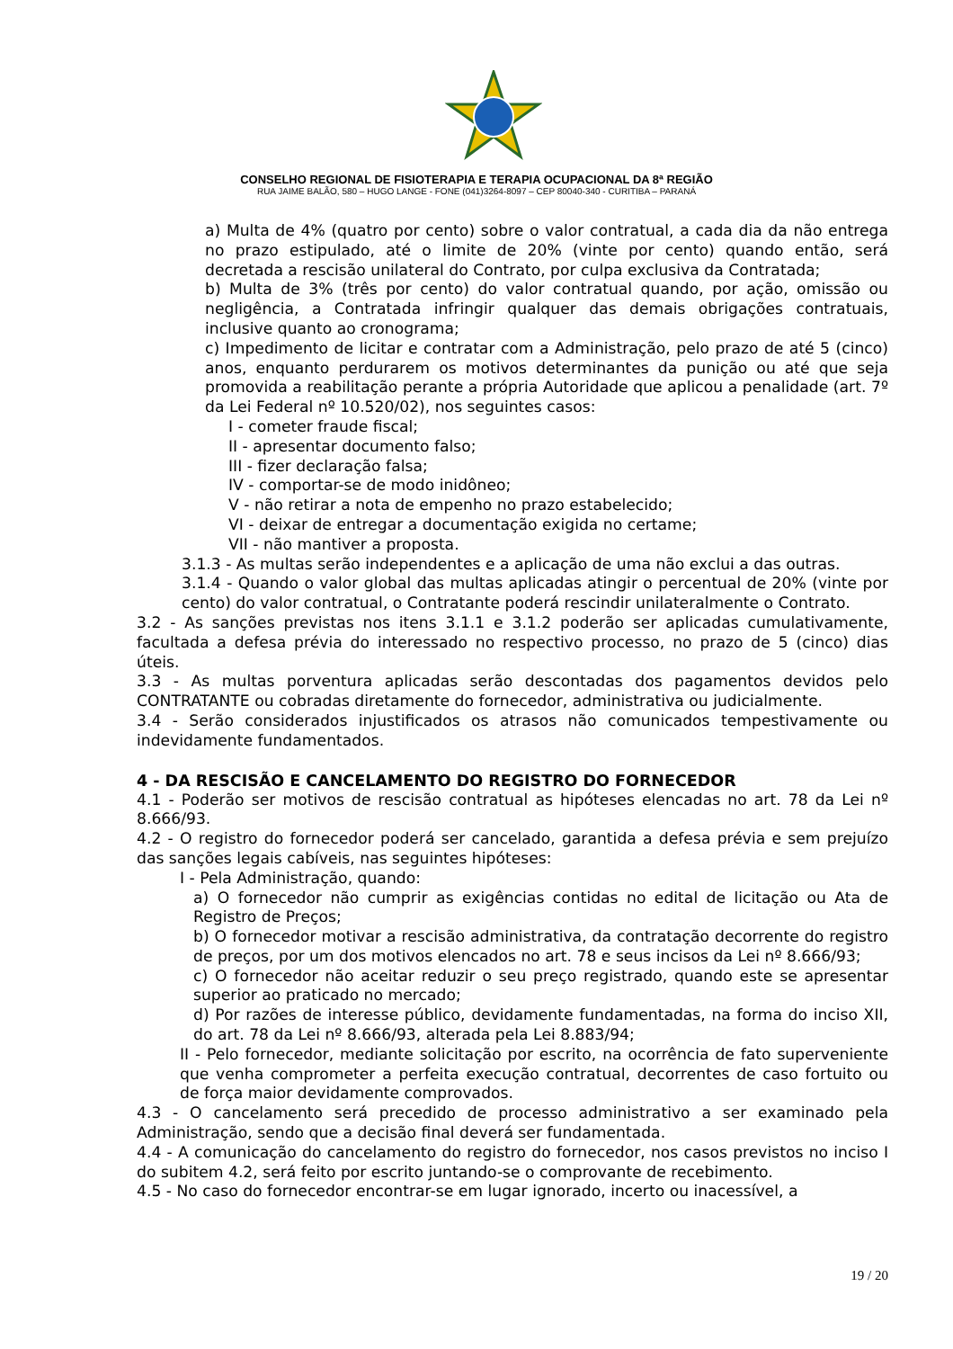CONSELHO REGIONAL DE FISIOTERAPIA E TERAPIA OCUPACIONAL DA 8ª REGIÃO
RUA JAIME BALÃO, 580 – HUGO LANGE - FONE (041)3264-8097 – CEP 80040-340 - CURITIBA – PARANÁ
a) Multa de 4% (quatro por cento) sobre o valor contratual, a cada dia da não entrega no prazo estipulado, até o limite de 20% (vinte por cento) quando então, será decretada a rescisão unilateral do Contrato, por culpa exclusiva da Contratada;
b) Multa de 3% (três por cento) do valor contratual quando, por ação, omissão ou negligência, a Contratada infringir qualquer das demais obrigações contratuais, inclusive quanto ao cronograma;
c) Impedimento de licitar e contratar com a Administração, pelo prazo de até 5 (cinco) anos, enquanto perdurarem os motivos determinantes da punição ou até que seja promovida a reabilitação perante a própria Autoridade que aplicou a penalidade (art. 7º da Lei Federal nº 10.520/02), nos seguintes casos:
I - cometer fraude fiscal;
II - apresentar documento falso;
III - fizer declaração falsa;
IV - comportar-se de modo inidôneo;
V - não retirar a nota de empenho no prazo estabelecido;
VI - deixar de entregar a documentação exigida no certame;
VII - não mantiver a proposta.
3.1.3 - As multas serão independentes e a aplicação de uma não exclui a das outras.
3.1.4 - Quando o valor global das multas aplicadas atingir o percentual de 20% (vinte por cento) do valor contratual, o Contratante poderá rescindir unilateralmente o Contrato.
3.2 - As sanções previstas nos itens 3.1.1 e 3.1.2 poderão ser aplicadas cumulativamente, facultada a defesa prévia do interessado no respectivo processo, no prazo de 5 (cinco) dias úteis.
3.3 - As multas porventura aplicadas serão descontadas dos pagamentos devidos pelo CONTRATANTE ou cobradas diretamente do fornecedor, administrativa ou judicialmente.
3.4 - Serão considerados injustificados os atrasos não comunicados tempestivamente ou indevidamente fundamentados.
4 - DA RESCISÃO E CANCELAMENTO DO REGISTRO DO FORNECEDOR
4.1 - Poderão ser motivos de rescisão contratual as hipóteses elencadas no art. 78 da Lei nº 8.666/93.
4.2 - O registro do fornecedor poderá ser cancelado, garantida a defesa prévia e sem prejuízo das sanções legais cabíveis, nas seguintes hipóteses:
I - Pela Administração, quando:
a) O fornecedor não cumprir as exigências contidas no edital de licitação ou Ata de Registro de Preços;
b) O fornecedor motivar a rescisão administrativa, da contratação decorrente do registro de preços, por um dos motivos elencados no art. 78 e seus incisos da Lei nº 8.666/93;
c) O fornecedor não aceitar reduzir o seu preço registrado, quando este se apresentar superior ao praticado no mercado;
d) Por razões de interesse público, devidamente fundamentadas, na forma do inciso XII, do art. 78 da Lei nº 8.666/93, alterada pela Lei 8.883/94;
II - Pelo fornecedor, mediante solicitação por escrito, na ocorrência de fato superveniente que venha comprometer a perfeita execução contratual, decorrentes de caso fortuito ou de força maior devidamente comprovados.
4.3 - O cancelamento será precedido de processo administrativo a ser examinado pela Administração, sendo que a decisão final deverá ser fundamentada.
4.4 - A comunicação do cancelamento do registro do fornecedor, nos casos previstos no inciso I do subitem 4.2, será feito por escrito juntando-se o comprovante de recebimento.
4.5 - No caso do fornecedor encontrar-se em lugar ignorado, incerto ou inacessível, a
19 / 20